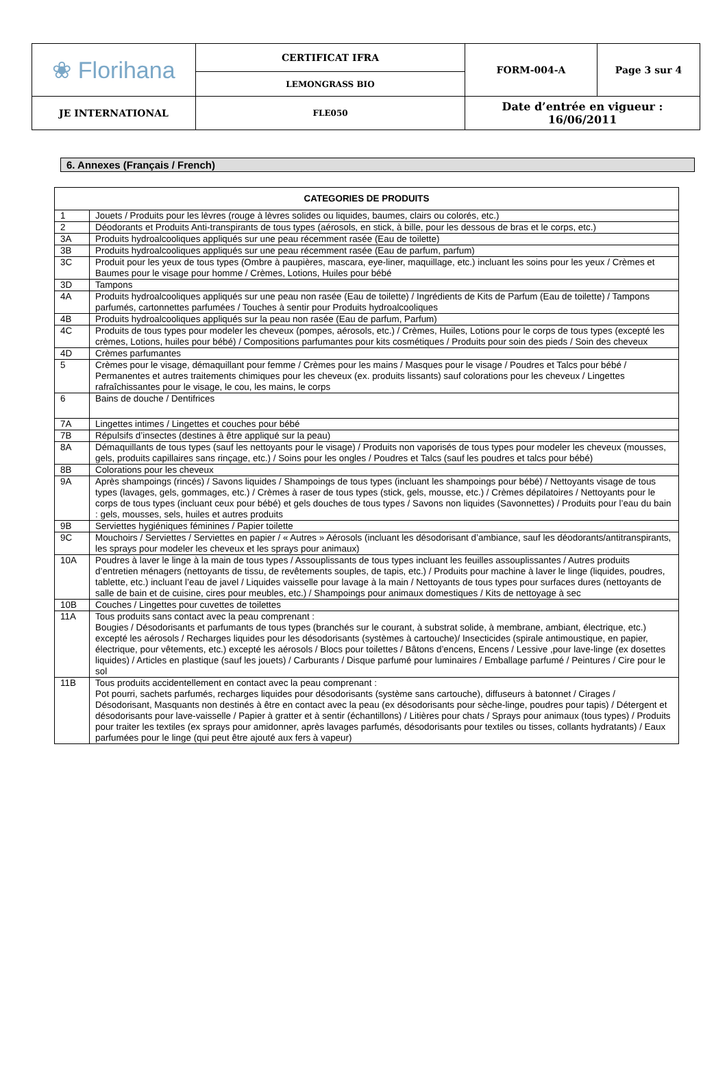| ❀ Florihana | CERTIFICAT IFRA | FORM-004-A | Page 3 sur 4 |
| | LEMONGRASS BIO | | |
| JE INTERNATIONAL | FLE050 | Date d’entrée en vigueur : 16/06/2011 | |
6. Annexes (Français / French)
| CATEGORIES DE PRODUITS | |
| --- | --- |
| 1 | Jouets / Produits pour les lèvres (rouge à lèvres solides ou liquides, baumes, clairs ou colorés, etc.) |
| 2 | Déodorants et Produits Anti-transpirants de tous types (aérosols, en stick, à bille, pour les dessous de bras et le corps, etc.) |
| 3A | Produits hydroalcooliques appliqués sur une peau récemment rasée (Eau de toilette) |
| 3B | Produits hydroalcooliques appliqués sur une peau récemment rasée (Eau de parfum, parfum) |
| 3C | Produit pour les yeux de tous types (Ombre à paupières, mascara, eye-liner, maquillage, etc.) incluant les soins pour les yeux / Crèmes et Baumes pour le visage pour homme / Crèmes, Lotions, Huiles pour bébé |
| 3D | Tampons |
| 4A | Produits hydroalcooliques appliqués sur une peau non rasée (Eau de toilette) / Ingrédients de Kits de Parfum (Eau de toilette) / Tampons parfumés, cartonnettes parfumées / Touches à sentir pour Produits hydroalcooliques |
| 4B | Produits hydroalcooliques appliqués sur la peau non rasée (Eau de parfum, Parfum) |
| 4C | Produits de tous types pour modeler les cheveux (pompes, aérosols, etc.) / Crèmes, Huiles, Lotions pour le corps de tous types (excepté les crèmes, Lotions, huiles pour bébé) / Compositions parfumantes pour kits cosmétiques / Produits pour soin des pieds / Soin des cheveux |
| 4D | Crèmes parfumantes |
| 5 | Crèmes pour le visage, démaquillant pour femme / Crèmes pour les mains / Masques pour le visage / Poudres et Talcs pour bébé / Permanentes et autres traitements chimiques pour les cheveux (ex. produits lissants) sauf colorations pour les cheveux / Lingettes rafraîchissantes pour le visage, le cou, les mains, le corps |
| 6 | Bains de douche / Dentifrices |
| 7A | Lingettes intimes / Lingettes et couches pour bébé |
| 7B | Répulsifs d’insectes (destines à être appliqué sur la peau) |
| 8A | Démaquillants de tous types (sauf les nettoyants pour le visage) / Produits non vaporisés de tous types pour modeler les cheveux (mousses, gels, produits capillaires sans rinçage, etc.) / Soins pour les ongles / Poudres et Talcs (sauf les poudres et talcs pour bébé) |
| 8B | Colorations pour les cheveux |
| 9A | Après shampoings (rincés) / Savons liquides / Shampoings de tous types (incluant les shampoings pour bébé) / Nettoyants visage de tous types (lavages, gels, gommages, etc.) / Crèmes à raser de tous types (stick, gels, mousse, etc.) / Crèmes dépilatoires / Nettoyants pour le corps de tous types (incluant ceux pour bébé) et gels douches de tous types / Savons non liquides (Savonnettes) / Produits pour l’eau du bain : gels, mousses, sels, huiles et autres produits |
| 9B | Serviettes hygiéniques féminines / Papier toilette |
| 9C | Mouchoirs / Serviettes / Serviettes en papier / « Autres » Aérosols (incluant les désodorisant d’ambiance, sauf les déodorants/antitranspirants, les sprays pour modeler les cheveux et les sprays pour animaux) |
| 10A | Poudres à laver le linge à la main de tous types / Assouplissants de tous types incluant les feuilles assouplissantes / Autres produits d’entretien ménagers (nettoyants de tissu, de revêtements souples, de tapis, etc.) / Produits pour machine à laver le linge (liquides, poudres, tablette, etc.) incluant l’eau de javel / Liquides vaisselle pour lavage à la main / Nettoyants de tous types pour surfaces dures (nettoyants de salle de bain et de cuisine, cires pour meubles, etc.) / Shampoings pour animaux domestiques / Kits de nettoyage à sec |
| 10B | Couches / Lingettes pour cuvettes de toilettes |
| 11A | Tous produits sans contact avec la peau comprenant : Bougies / Désodorisants et parfumants de tous types (branchés sur le courant, à substrat solide, à membrane, ambiant, électrique, etc.) excepté les aérosols / Recharges liquides pour les désodorisants (systèmes à cartouche)/ Insecticides (spirale antimoustique, en papier, électrique, pour vêtements, etc.) excepté les aérosols / Blocs pour toilettes / Bâtons d’encens, Encens / Lessive ,pour lave-linge (ex dosettes liquides) / Articles en plastique (sauf les jouets) / Carburants / Disque parfumé pour luminaires / Emballage parfumé / Peintures / Cire pour le sol |
| 11B | Tous produits accidentellement en contact avec la peau comprenant : Pot pourri, sachets parfumés, recharges liquides pour désodorisants (système sans cartouche), diffuseurs à batonnet / Cirages / Désodorisant, Masquants non destinés à être en contact avec la peau (ex désodorisants pour sèche-linge, poudres pour tapis) / Détergent et désodorisants pour lave-vaisselle / Papier à gratter et à sentir (échantillons) / Litières pour chats / Sprays pour animaux (tous types) / Produits pour traiter les textiles (ex sprays pour amidonner, après lavages parfumés, désodorisants pour textiles ou tisses, collants hydratants) / Eaux parfumées pour le linge (qui peut être ajouté aux fers à vapeur) |